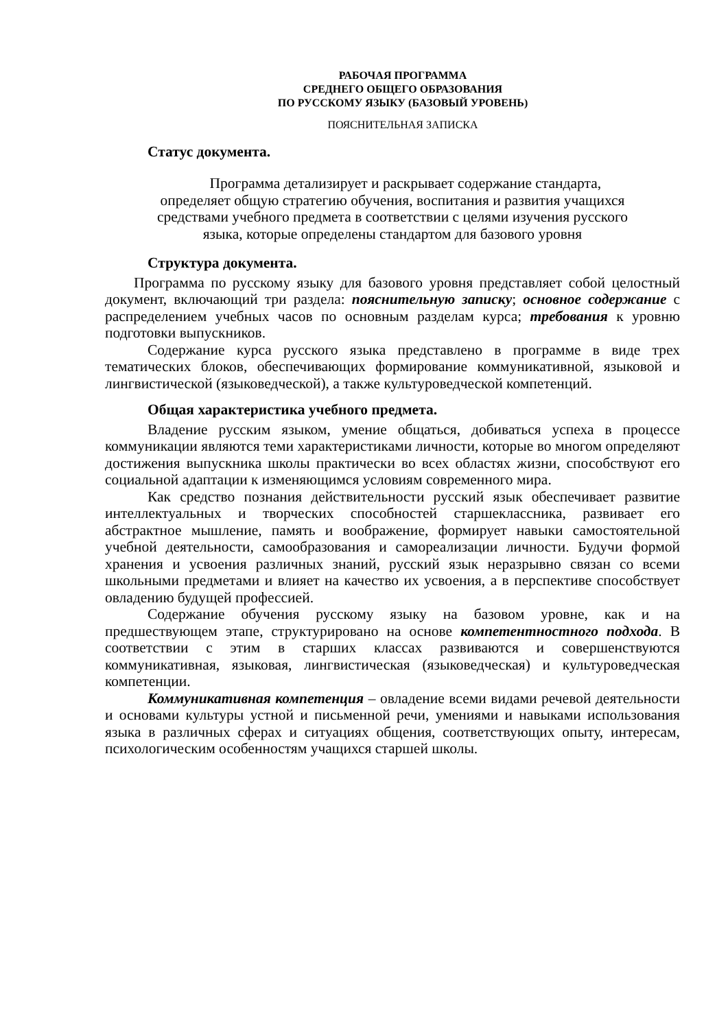РАБОЧАЯ ПРОГРАММА
СРЕДНЕГО ОБЩЕГО ОБРАЗОВАНИЯ
ПО РУССКОМУ ЯЗЫКУ (БАЗОВЫЙ УРОВЕНЬ)
ПОЯСНИТЕЛЬНАЯ ЗАПИСКА
Статус документа.
Программа детализирует и раскрывает содержание стандарта,
определяет общую стратегию обучения, воспитания и развития учащихся
средствами учебного предмета в соответствии с целями изучения русского
языка, которые определены стандартом для базового уровня
Структура документа.
Программа по русскому языку для базового уровня представляет собой целостный документ, включающий три раздела: пояснительную записку; основное содержание с распределением учебных часов по основным разделам курса; требования к уровню подготовки выпускников.
Содержание курса русского языка представлено в программе в виде трех тематических блоков, обеспечивающих формирование коммуникативной, языковой и лингвистической (языковедческой), а также культуроведческой компетенций.
Общая характеристика учебного предмета.
Владение русским языком, умение общаться, добиваться успеха в процессе коммуникации являются теми характеристиками личности, которые во многом определяют достижения выпускника школы практически во всех областях жизни, способствуют его социальной адаптации к изменяющимся условиям современного мира.
Как средство познания действительности русский язык обеспечивает развитие интеллектуальных и творческих способностей старшеклассника, развивает его абстрактное мышление, память и воображение, формирует навыки самостоятельной учебной деятельности, самообразования и самореализации личности. Будучи формой хранения и усвоения различных знаний, русский язык неразрывно связан со всеми школьными предметами и влияет на качество их усвоения, а в перспективе способствует овладению будущей профессией.
Содержание обучения русскому языку на базовом уровне, как и на предшествующем этапе, структурировано на основе компетентностного подхода. В соответствии с этим в старших классах развиваются и совершенствуются коммуникативная, языковая, лингвистическая (языковедческая) и культуроведческая компетенции.
Коммуникативная компетенция – овладение всеми видами речевой деятельности и основами культуры устной и письменной речи, умениями и навыками использования языка в различных сферах и ситуациях общения, соответствующих опыту, интересам, психологическим особенностям учащихся старшей школы.